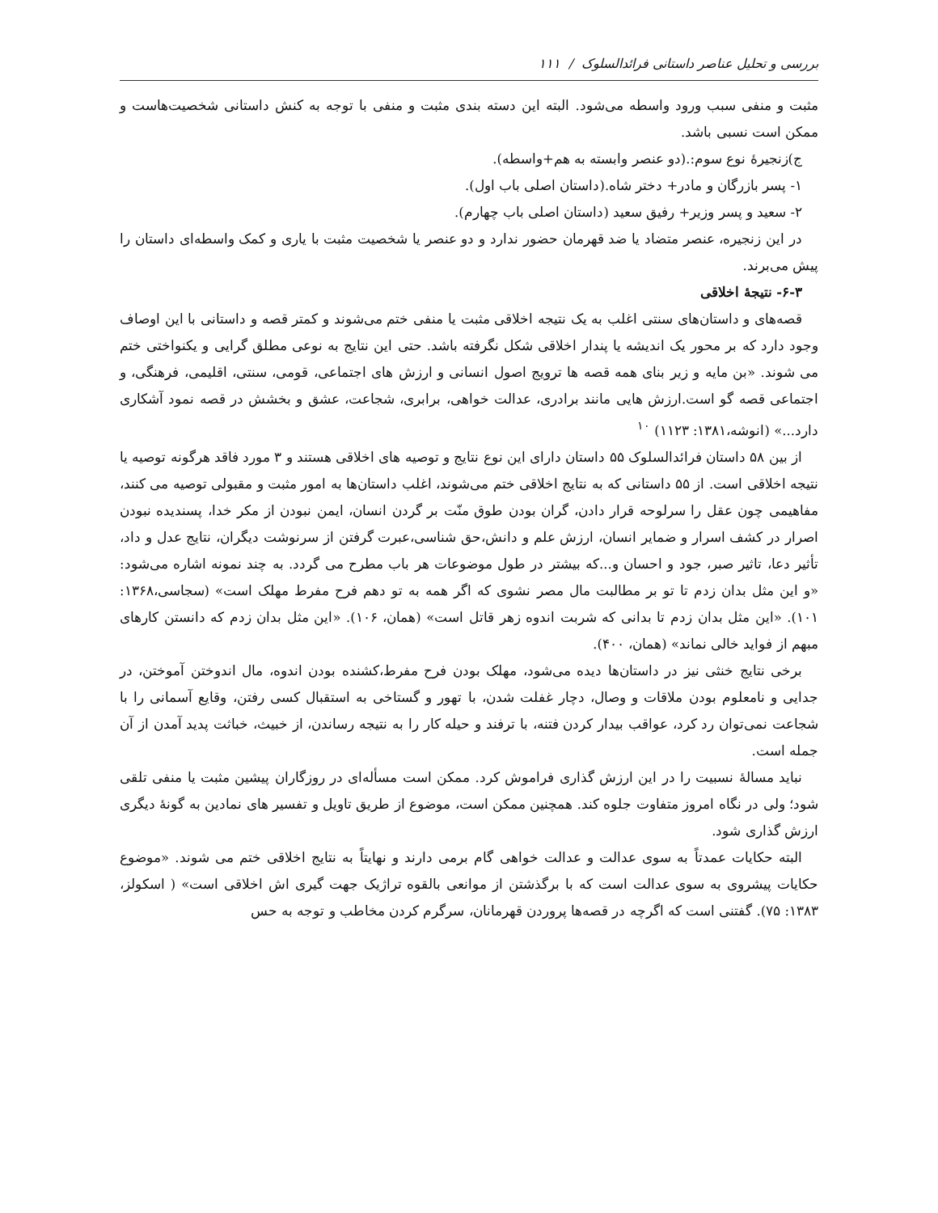بررسی و تحلیل عناصر داستانی فرائدالسلوک / ۱۱۱
مثبت و منفی سبب ورود واسطه می‌شود. البته این دسته بندی مثبت و منفی با توجه به کنش داستانی شخصیت‌هاست و ممکن است نسبی باشد.
ج)زنجیرهٔ نوع سوم:.(دو عنصر وابسته به هم+واسطه).
۱- پسر بازرگان و مادر+ دختر شاه.(داستان اصلی باب اول).
۲- سعید و پسر وزیر+ رفیق سعید (داستان اصلی باب چهارم).
در این زنجیره، عنصر متضاد یا ضد قهرمان حضور ندارد و دو عنصر یا شخصیت مثبت با یاری و کمک واسطه‌ای داستان را پیش می‌برند.
۶-۳- نتیجهٔ اخلاقی
قصه‌های و داستان‌های سنتی اغلب به یک نتیجه اخلاقی مثبت یا منفی ختم می‌شوند و کمتر قصه و داستانی با این اوصاف وجود دارد که بر محور یک اندیشه یا پندار اخلاقی شکل نگرفته باشد. حتی این نتایج به نوعی مطلق گرایی و یکنواختی ختم می شوند. «بن مایه و زیر بنای همه قصه ها ترویج اصول انسانی و ارزش های اجتماعی، قومی، سنتی، اقلیمی، فرهنگی، و اجتماعی قصه گو است.ارزش هایی مانند برادری، عدالت خواهی، برابری، شجاعت، عشق و بخشش در قصه نمود آشکاری دارد...» (انوشه،۱۳۸۱: ۱۱۲۳) <sup>۱۰</sup>
از بین ۵۸ داستان فرائدالسلوک ۵۵ داستان دارای این نوع نتایج و توصیه های اخلاقی هستند و ۳ مورد فاقد هرگونه توصیه یا نتیجه اخلاقی است. از ۵۵ داستانی که به نتایج اخلاقی ختم می‌شوند، اغلب داستان‌ها به امور مثبت و مقبولی توصیه می کنند، مفاهیمی چون عقل را سرلوحه قرار دادن، گران بودن طوق منّت بر گردن انسان، ایمن نبودن از مکر خدا، پسندیده نبودن اصرار در کشف اسرار و ضمایر انسان، ارزش علم و دانش،حق شناسی،عبرت گرفتن از سرنوشت دیگران، نتایج عدل و داد، تأثیر دعا، تاثیر صبر، جود و احسان و...که بیشتر در طول موضوعات هر باب مطرح می گردد. به چند نمونه اشاره می‌شود: «و این مثل بدان زدم تا تو بر مطالبت مال مصر نشوی که اگر همه به تو دهم فرح مفرط مهلک است» (سجاسی،۱۳۶۸: ۱۰۱). «این مثل بدان زدم تا بدانی که شربت اندوه زهر قاتل است» (همان، ۱۰۶). «این مثل بدان زدم که دانستن کارهای مبهم از فواید خالی نماند» (همان، ۴۰۰).
برخی نتایج خنثی نیز در داستان‌ها دیده می‌شود، مهلک بودن فرح مفرط،کشنده بودن اندوه، مال اندوختن آموختن، در جدایی و نامعلوم بودن ملاقات و وصال، دچار غفلت شدن، با تهور و گستاخی به استقبال کسی رفتن، وقایع آسمانی را با شجاعت نمی‌توان رد کرد، عواقب بیدار کردن فتنه، با ترفند و حیله کار را به نتیجه رساندن، از خبیث، خباثت پدید آمدن از آن جمله است.
نباید مسالهٔ نسبیت را در این ارزش گذاری فراموش کرد. ممکن است مسأله‌ای در روزگاران پیشین مثبت یا منفی تلقی شود؛ ولی در نگاه امروز متفاوت جلوه کند. همچنین ممکن است، موضوع از طریق تاویل و تفسیر های نمادین به گونهٔ دیگری ارزش گذاری شود.
البته حکایات عمدتاً به سوی عدالت و عدالت خواهی گام برمی دارند و نهایتاً به نتایج اخلاقی ختم می شوند. «موضوع حکایات پیشروی به سوی عدالت است که با برگذشتن از موانعی بالقوه تراژیک جهت گیری اش اخلاقی است» ( اسکولز، ۱۳۸۳: ۷۵). گفتنی است که اگرچه در قصه‌ها پروردن قهرمانان، سرگرم کردن مخاطب و توجه به حس